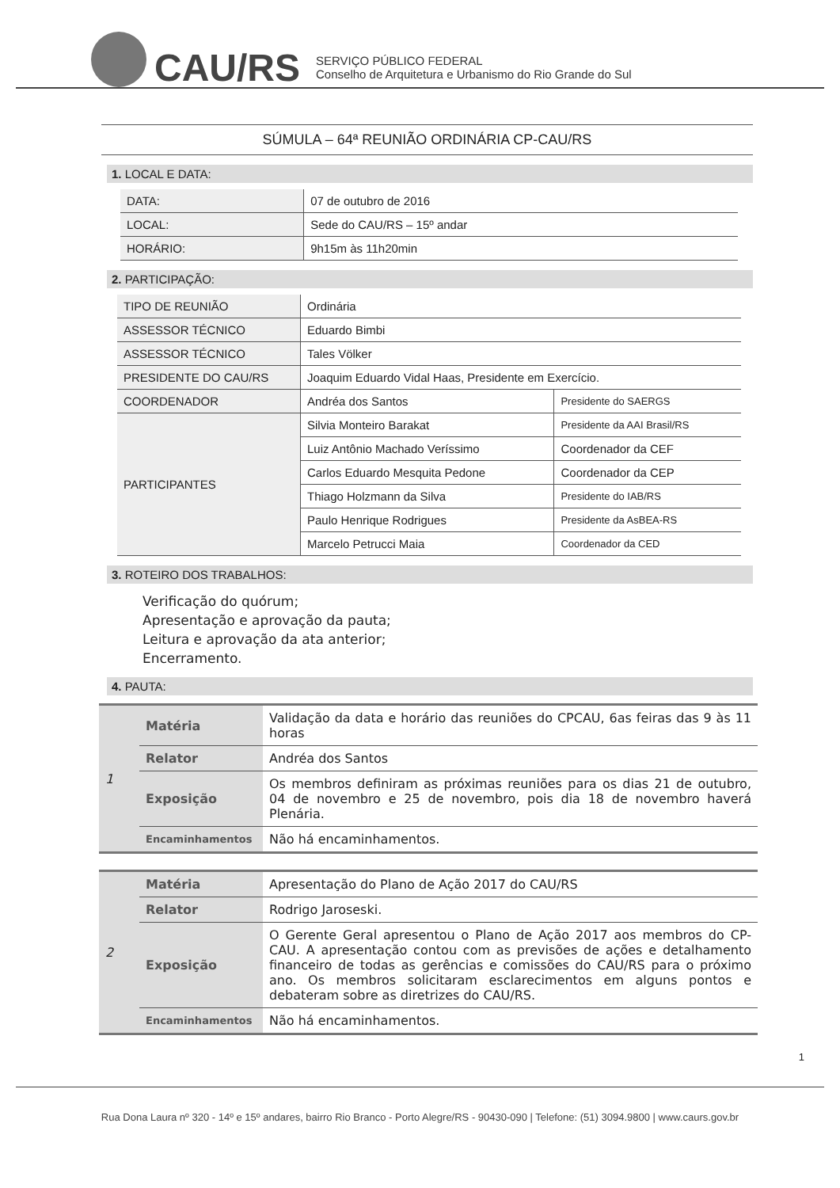CAU/RS
SERVIÇO PÚBLICO FEDERAL
Conselho de Arquitetura e Urbanismo do Rio Grande do Sul
SÚMULA – 64ª REUNIÃO ORDINÁRIA CP-CAU/RS
1. LOCAL E DATA:
| DATA: | 07 de outubro de 2016 |
| LOCAL: | Sede do CAU/RS – 15º andar |
| HORÁRIO: | 9h15m às 11h20min |
2. PARTICIPAÇÃO:
| TIPO DE REUNIÃO | Ordinária | |
| ASSESSOR TÉCNICO | Eduardo Bimbi | |
| ASSESSOR TÉCNICO | Tales Völker | |
| PRESIDENTE DO CAU/RS | Joaquim Eduardo Vidal Haas, Presidente em Exercício. | |
| COORDENADOR | Andréa dos Santos | Presidente do SAERGS |
| PARTICIPANTES | Silvia Monteiro Barakat | Presidente da AAI Brasil/RS |
| | Luiz Antônio Machado Veríssimo | Coordenador da CEF |
| | Carlos Eduardo Mesquita Pedone | Coordenador da CEP |
| | Thiago Holzmann da Silva | Presidente do IAB/RS |
| | Paulo Henrique Rodrigues | Presidente da AsBEA-RS |
| | Marcelo Petrucci Maia | Coordenador da CED |
3. ROTEIRO DOS TRABALHOS:
Verificação do quórum;
Apresentação e aprovação da pauta;
Leitura e aprovação da ata anterior;
Encerramento.
4. PAUTA:
| 1 | Matéria | Validação da data e horário das reuniões do CPCAU, 6as feiras das 9 às 11 horas |
| | Relator | Andréa dos Santos |
| | Exposição | Os membros definiram as próximas reuniões para os dias 21 de outubro, 04 de novembro e 25 de novembro, pois dia 18 de novembro haverá Plenária. |
| | Encaminhamentos | Não há encaminhamentos. |
| 2 | Matéria | Apresentação do Plano de Ação 2017 do CAU/RS |
| | Relator | Rodrigo Jaroseski. |
| | Exposição | O Gerente Geral apresentou o Plano de Ação 2017 aos membros do CP-CAU. A apresentação contou com as previsões de ações e detalhamento financeiro de todas as gerências e comissões do CAU/RS para o próximo ano. Os membros solicitaram esclarecimentos em alguns pontos e debateram sobre as diretrizes do CAU/RS. |
| | Encaminhamentos | Não há encaminhamentos. |
1
Rua Dona Laura nº 320 - 14º e 15º andares, bairro Rio Branco - Porto Alegre/RS - 90430-090 | Telefone: (51) 3094.9800 | www.caurs.gov.br